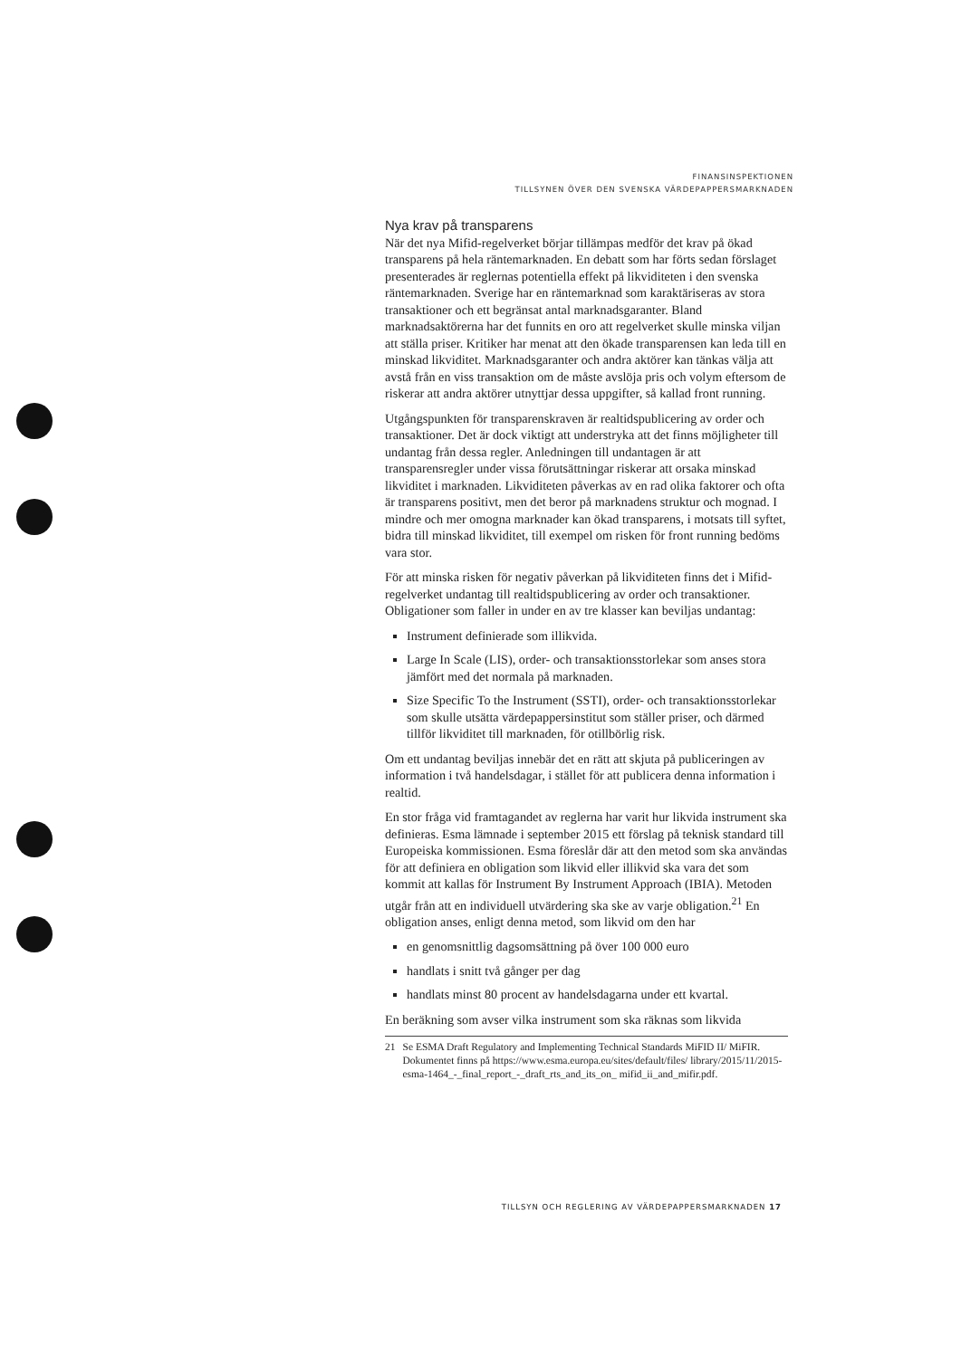FINANSINSPEKTIONEN
TILLSYNEN ÖVER DEN SVENSKA VÄRDEPAPPERSMARKNADEN
Nya krav på transparens
När det nya Mifid-regelverket börjar tillämpas medför det krav på ökad transparens på hela räntemarknaden. En debatt som har förts sedan förslaget presenterades är reglernas potentiella effekt på likviditeten i den svenska räntemarknaden. Sverige har en räntemarknad som karaktäriseras av stora transaktioner och ett begränsat antal marknadsgaranter. Bland marknadsaktörerna har det funnits en oro att regelverket skulle minska viljan att ställa priser. Kritiker har menat att den ökade transparensen kan leda till en minskad likviditet. Marknadsgaranter och andra aktörer kan tänkas välja att avstå från en viss transaktion om de måste avslöja pris och volym eftersom de riskerar att andra aktörer utnyttjar dessa uppgifter, så kallad front running.
Utgångspunkten för transparenskraven är realtidspublicering av order och transaktioner. Det är dock viktigt att understryka att det finns möjligheter till undantag från dessa regler. Anledningen till undantagen är att transparensregler under vissa förutsättningar riskerar att orsaka minskad likviditet i marknaden. Likviditeten påverkas av en rad olika faktorer och ofta är transparens positivt, men det beror på marknadens struktur och mognad. I mindre och mer omogna marknader kan ökad transparens, i motsats till syftet, bidra till minskad likviditet, till exempel om risken för front running bedöms vara stor.
För att minska risken för negativ påverkan på likviditeten finns det i Mifid-regelverket undantag till realtidspublicering av order och transaktioner. Obligationer som faller in under en av tre klasser kan beviljas undantag:
Instrument definierade som illikvida.
Large In Scale (LIS), order- och transaktionsstorlekar som anses stora jämfört med det normala på marknaden.
Size Specific To the Instrument (SSTI), order- och transaktionsstorlekar som skulle utsätta värdepappersinstitut som ställer priser, och därmed tillför likviditet till marknaden, för otillbörlig risk.
Om ett undantag beviljas innebär det en rätt att skjuta på publiceringen av information i två handelsdagar, i stället för att publicera denna information i realtid.
En stor fråga vid framtagandet av reglerna har varit hur likvida instrument ska definieras. Esma lämnade i september 2015 ett förslag på teknisk standard till Europeiska kommissionen. Esma föreslår där att den metod som ska användas för att definiera en obligation som likvid eller illikvid ska vara det som kommit att kallas för Instrument By Instrument Approach (IBIA). Metoden utgår från att en individuell utvärdering ska ske av varje obligation.<sup>21</sup> En obligation anses, enligt denna metod, som likvid om den har
en genomsnittlig dagsomsättning på över 100 000 euro
handlats i snitt två gånger per dag
handlats minst 80 procent av handelsdagarna under ett kvartal.
En beräkning som avser vilka instrument som ska räknas som likvida
21 Se ESMA Draft Regulatory and Implementing Technical Standards MiFID II/ MiFIR. Dokumentet finns på https://www.esma.europa.eu/sites/default/files/ library/2015/11/2015-esma-1464_-_final_report_-_draft_rts_and_its_on_ mifid_ii_and_mifir.pdf.
TILLSYN OCH REGLERING AV VÄRDEPAPPERSMARKNADEN 17